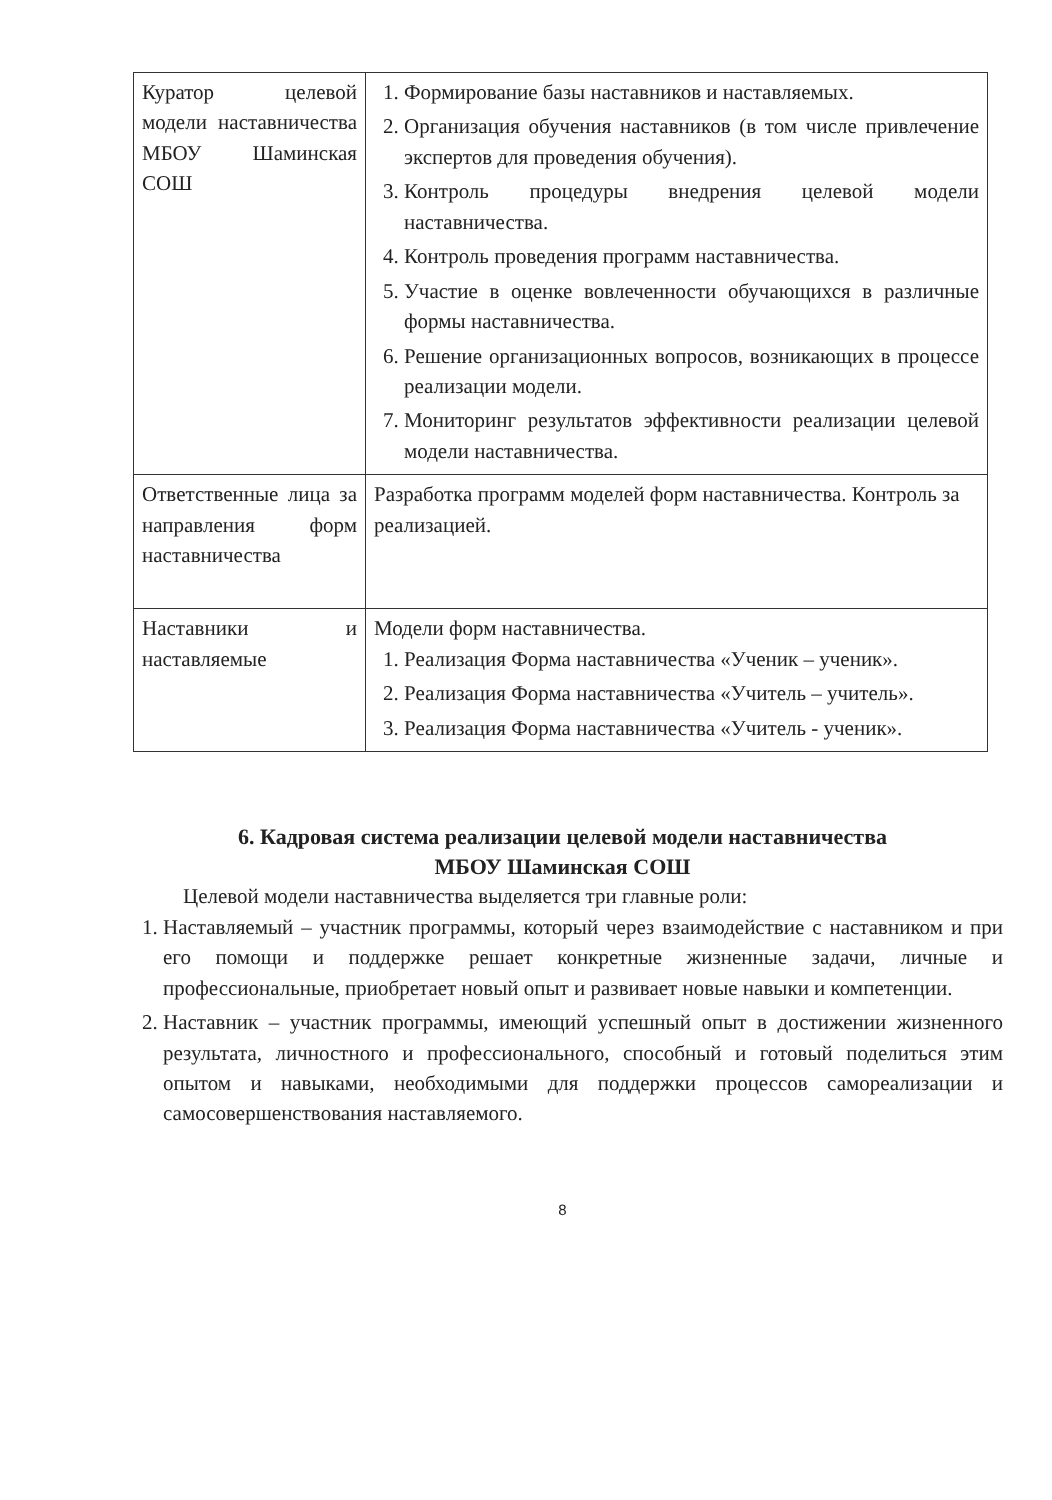| Куратор целевой модели наставничества МБОУ Шаминская СОШ | 1. Формирование базы наставников и наставляемых. 2. Организация обучения наставников (в том числе привлечение экспертов для проведения обучения). 3. Контроль процедуры внедрения целевой модели наставничества. 4. Контроль проведения программ наставничества. 5. Участие в оценке вовлеченности обучающихся в различные формы наставничества. 6. Решение организационных вопросов, возникающих в процессе реализации модели. 7. Мониторинг результатов эффективности реализации целевой модели наставничества. |
| Ответственные лица за направления форм наставничества | Разработка программ моделей форм наставничества. Контроль за реализацией. |
| Наставники и наставляемые | Модели форм наставничества. 1. Реализация Форма наставничества «Ученик – ученик». 2. Реализация Форма наставничества «Учитель – учитель». 3. Реализация Форма наставничества «Учитель - ученик». |
6. Кадровая система реализации целевой модели наставничества
МБОУ Шаминская СОШ
Целевой модели наставничества выделяется три главные роли:
1. Наставляемый – участник программы, который через взаимодействие с наставником и при его помощи и поддержке решает конкретные жизненные задачи, личные и профессиональные, приобретает новый опыт и развивает новые навыки и компетенции.
2. Наставник – участник программы, имеющий успешный опыт в достижении жизненного результата, личностного и профессионального, способный и готовый поделиться этим опытом и навыками, необходимыми для поддержки процессов самореализации и самосовершенствования наставляемого.
8